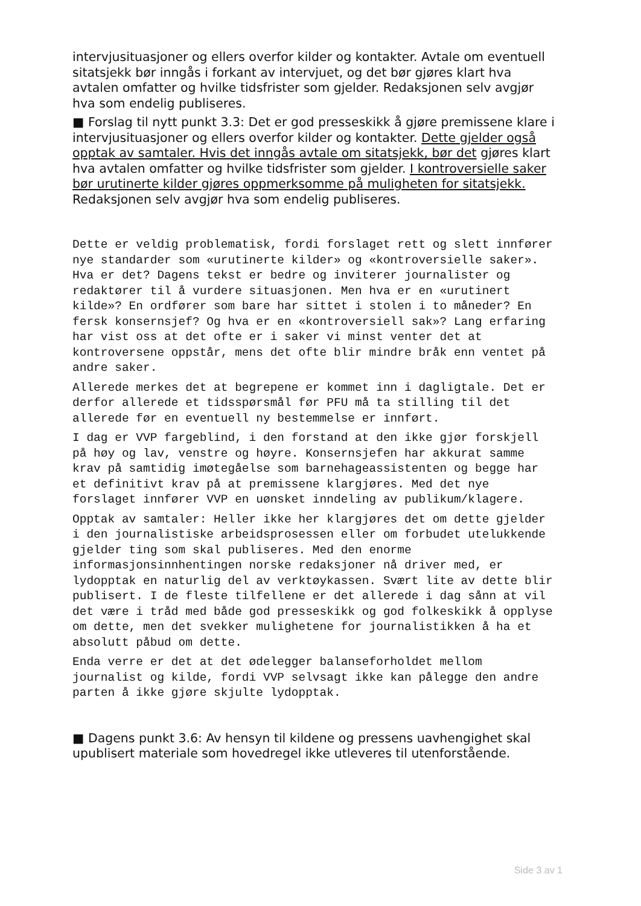intervjusituasjoner og ellers overfor kilder og kontakter. Avtale om eventuell sitatsjekk bør inngås i forkant av intervjuet, og det bør gjøres klart hva avtalen omfatter og hvilke tidsfrister som gjelder. Redaksjonen selv avgjør hva som endelig publiseres.
■ Forslag til nytt punkt 3.3: Det er god presseskikk å gjøre premissene klare i intervjusituasjoner og ellers overfor kilder og kontakter. Dette gjelder også opptak av samtaler. Hvis det inngås avtale om sitatsjekk, bør det gjøres klart hva avtalen omfatter og hvilke tidsfrister som gjelder. I kontroversielle saker bør urutinerte kilder gjøres oppmerksomme på muligheten for sitatsjekk. Redaksjonen selv avgjør hva som endelig publiseres.
Dette er veldig problematisk, fordi forslaget rett og slett innfører nye standarder som «urutinerte kilder» og «kontroversielle saker». Hva er det? Dagens tekst er bedre og inviterer journalister og redaktører til å vurdere situasjonen. Men hva er en «urutinert kilde»? En ordfører som bare har sittet i stolen i to måneder? En fersk konsernsjef? Og hva er en «kontroversiell sak»? Lang erfaring har vist oss at det ofte er i saker vi minst venter det at kontroversene oppstår, mens det ofte blir mindre bråk enn ventet på andre saker.
Allerede merkes det at begrepene er kommet inn i dagligtale. Det er derfor allerede et tidsspørsmål før PFU må ta stilling til det allerede før en eventuell ny bestemmelse er innført.
I dag er VVP fargeblind, i den forstand at den ikke gjør forskjell på høy og lav, venstre og høyre. Konsernsjefen har akkurat samme krav på samtidig imøtegåelse som barnehageassistenten og begge har et definitivt krav på at premissene klargjøres. Med det nye forslaget innfører VVP en uønsket inndeling av publikum/klagere.
Opptak av samtaler: Heller ikke her klargjøres det om dette gjelder i den journalistiske arbeidsprosessen eller om forbudet utelukkende gjelder ting som skal publiseres. Med den enorme informasjonsinnhentingen norske redaksjoner nå driver med, er lydopptak en naturlig del av verktøykassen. Svært lite av dette blir publisert. I de fleste tilfellene er det allerede i dag sånn at vil det være i tråd med både god presseskikk og god folkeskikk å opplyse om dette, men det svekker mulighetene for journalistikken å ha et absolutt påbud om dette.
Enda verre er det at det ødelegger balanseforholdet mellom journalist og kilde, fordi VVP selvsagt ikke kan pålegge den andre parten å ikke gjøre skjulte lydopptak.
■ Dagens punkt 3.6: Av hensyn til kildene og pressens uavhengighet skal upublisert materiale som hovedregel ikke utleveres til utenforstående.
Side 3 av 1